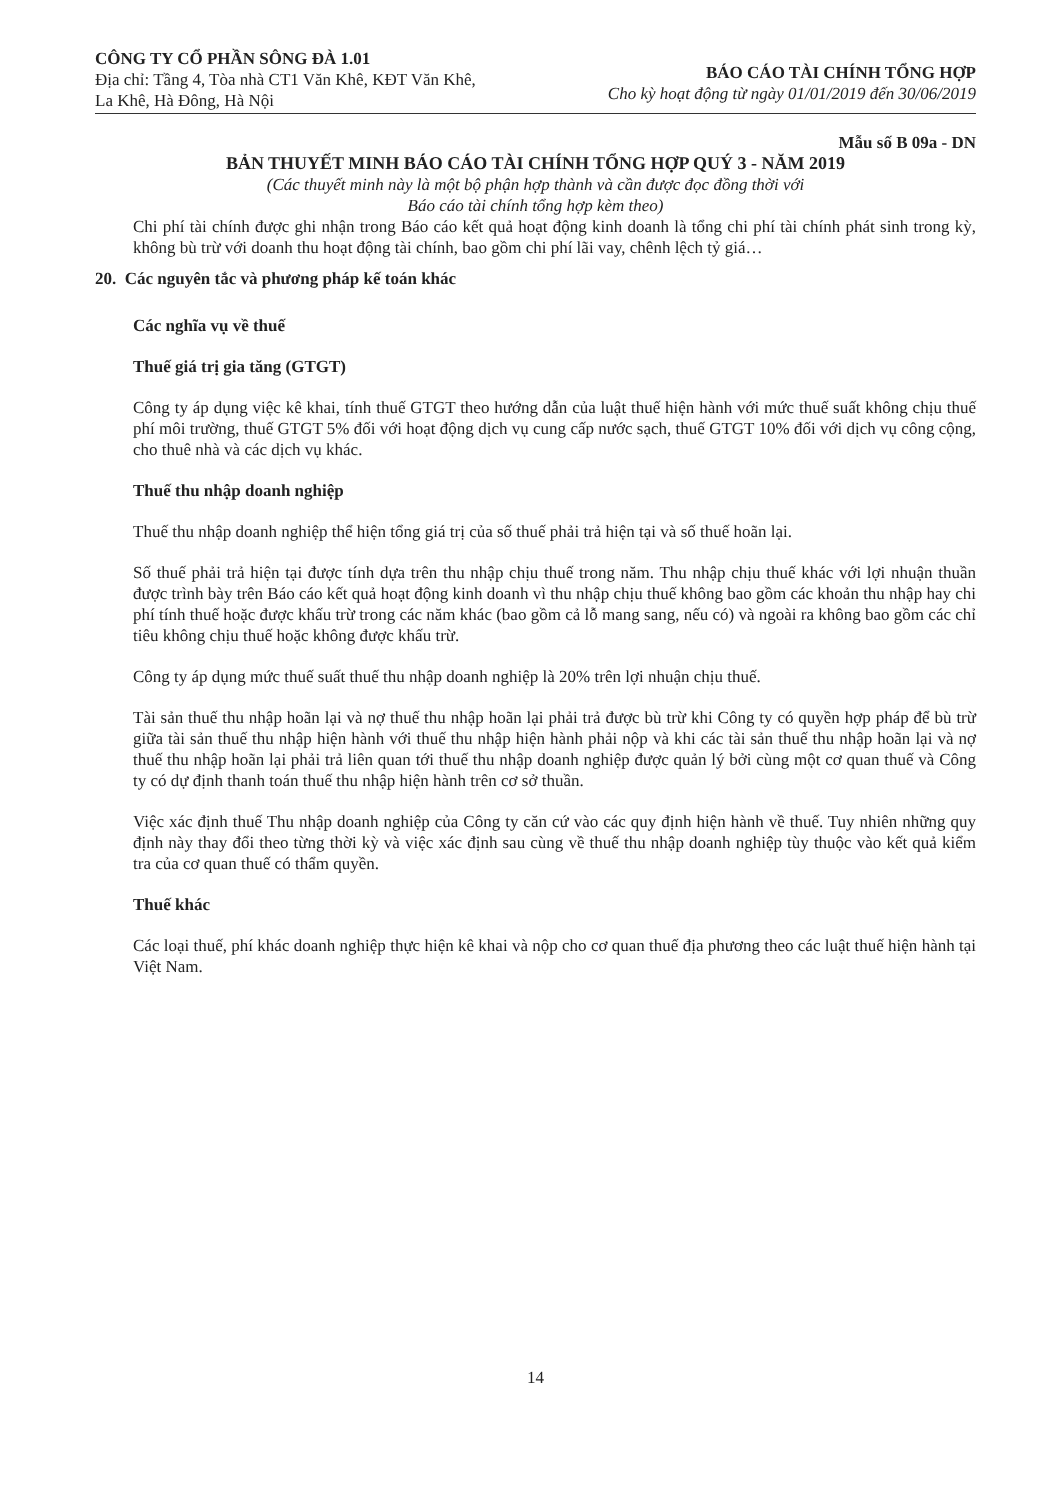CÔNG TY CỔ PHẦN SÔNG ĐÀ 1.01
Địa chỉ: Tầng 4, Tòa nhà CT1 Văn Khê, KĐT Văn Khê,
La Khê, Hà Đông, Hà Nội
BÁO CÁO TÀI CHÍNH TỔNG HỢP
Cho kỳ hoạt động từ ngày 01/01/2019 đến 30/06/2019
Mẫu số B 09a - DN
BẢN THUYẾT MINH BÁO CÁO TÀI CHÍNH TỔNG HỢP QUÝ 3 - NĂM 2019
(Các thuyết minh này là một bộ phận hợp thành và cần được đọc đồng thời với
Báo cáo tài chính tổng hợp kèm theo)
Chi phí tài chính được ghi nhận trong Báo cáo kết quả hoạt động kinh doanh là tổng chi phí tài chính phát sinh trong kỳ, không bù trừ với doanh thu hoạt động tài chính, bao gồm chi phí lãi vay, chênh lệch tỷ giá…
20. Các nguyên tắc và phương pháp kế toán khác
Các nghĩa vụ về thuế
Thuế giá trị gia tăng (GTGT)
Công ty áp dụng việc kê khai, tính thuế GTGT theo hướng dẫn của luật thuế hiện hành với mức thuế suất không chịu thuế phí môi trường, thuế GTGT 5% đối với hoạt động dịch vụ cung cấp nước sạch, thuế GTGT 10% đối với dịch vụ công cộng, cho thuê nhà và các dịch vụ khác.
Thuế thu nhập doanh nghiệp
Thuế thu nhập doanh nghiệp thể hiện tổng giá trị của số thuế phải trả hiện tại và số thuế hoãn lại.
Số thuế phải trả hiện tại được tính dựa trên thu nhập chịu thuế trong năm. Thu nhập chịu thuế khác với lợi nhuận thuần được trình bày trên Báo cáo kết quả hoạt động kinh doanh vì thu nhập chịu thuế không bao gồm các khoản thu nhập hay chi phí tính thuế hoặc được khấu trừ trong các năm khác (bao gồm cả lỗ mang sang, nếu có) và ngoài ra không bao gồm các chỉ tiêu không chịu thuế hoặc không được khấu trừ.
Công ty áp dụng mức thuế suất thuế thu nhập doanh nghiệp là 20% trên lợi nhuận chịu thuế.
Tài sản thuế thu nhập hoãn lại và nợ thuế thu nhập hoãn lại phải trả được bù trừ khi Công ty có quyền hợp pháp để bù trừ giữa tài sản thuế thu nhập hiện hành với thuế thu nhập hiện hành phải nộp và khi các tài sản thuế thu nhập hoãn lại và nợ thuế thu nhập hoãn lại phải trả liên quan tới thuế thu nhập doanh nghiệp được quản lý bởi cùng một cơ quan thuế và Công ty có dự định thanh toán thuế thu nhập hiện hành trên cơ sở thuần.
Việc xác định thuế Thu nhập doanh nghiệp của Công ty căn cứ vào các quy định hiện hành về thuế. Tuy nhiên những quy định này thay đổi theo từng thời kỳ và việc xác định sau cùng về thuế thu nhập doanh nghiệp tùy thuộc vào kết quả kiểm tra của cơ quan thuế có thẩm quyền.
Thuế khác
Các loại thuế, phí khác doanh nghiệp thực hiện kê khai và nộp cho cơ quan thuế địa phương theo các luật thuế hiện hành tại Việt Nam.
14